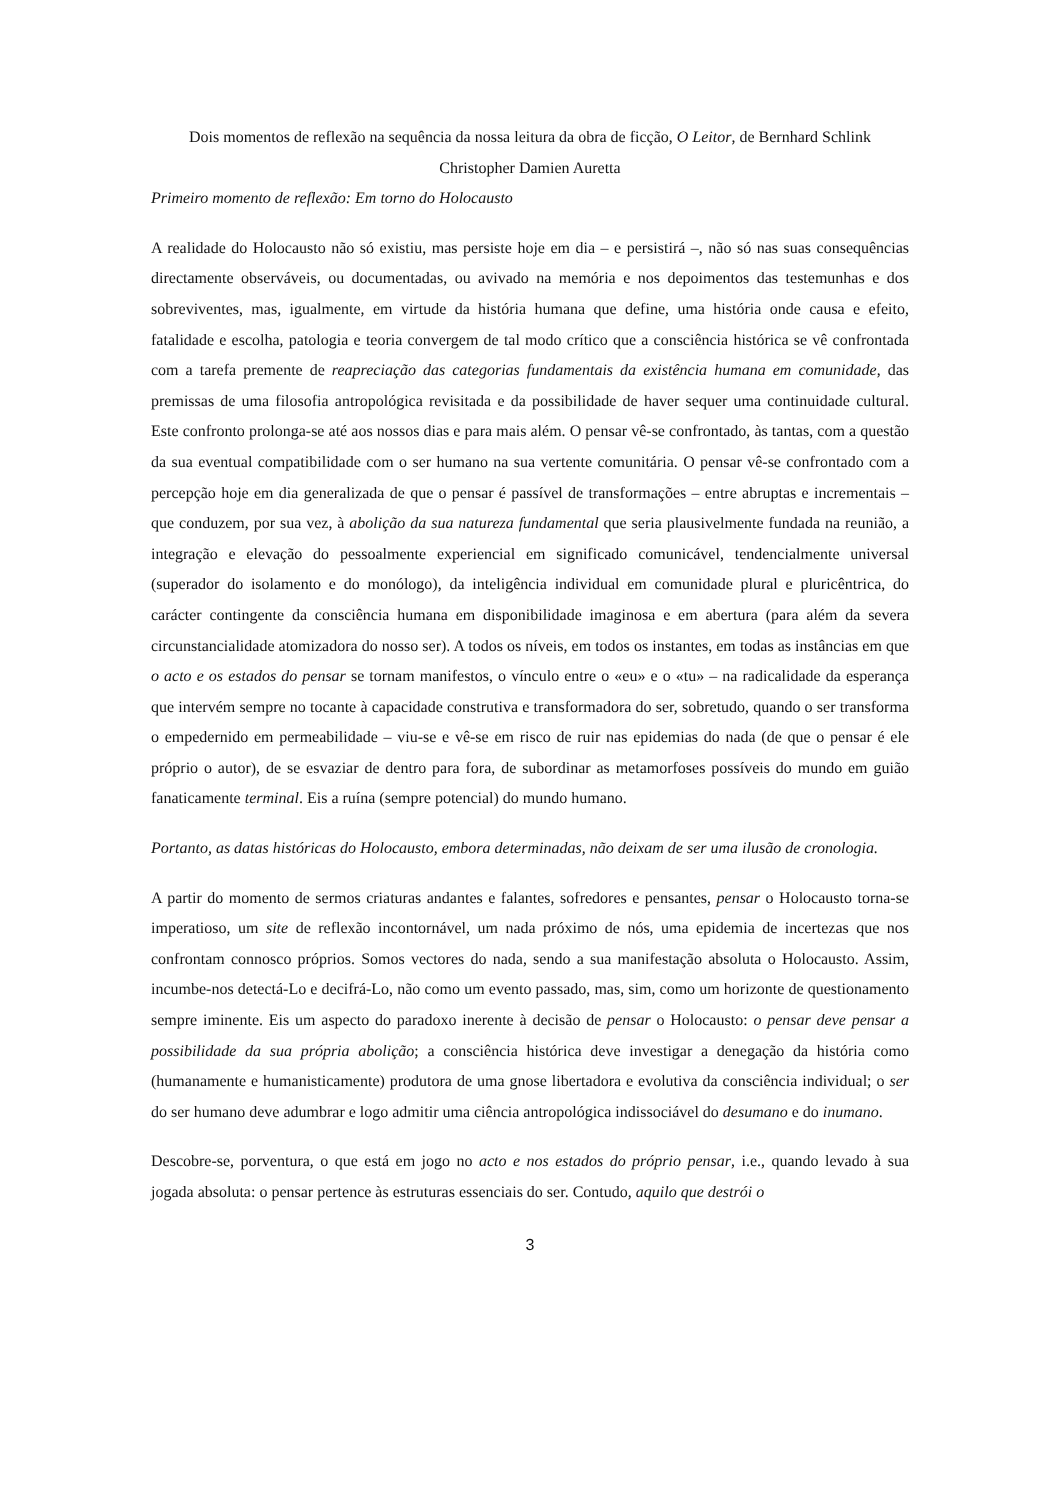Dois momentos de reflexão na sequência da nossa leitura da obra de ficção, O Leitor, de Bernhard Schlink
Christopher Damien Auretta
Primeiro momento de reflexão: Em torno do Holocausto
A realidade do Holocausto não só existiu, mas persiste hoje em dia – e persistirá –, não só nas suas consequências directamente observáveis, ou documentadas, ou avivado na memória e nos depoimentos das testemunhas e dos sobreviventes, mas, igualmente, em virtude da história humana que define, uma história onde causa e efeito, fatalidade e escolha, patologia e teoria convergem de tal modo crítico que a consciência histórica se vê confrontada com a tarefa premente de reapreciação das categorias fundamentais da existência humana em comunidade, das premissas de uma filosofia antropológica revisitada e da possibilidade de haver sequer uma continuidade cultural. Este confronto prolonga-se até aos nossos dias e para mais além. O pensar vê-se confrontado, às tantas, com a questão da sua eventual compatibilidade com o ser humano na sua vertente comunitária. O pensar vê-se confrontado com a percepção hoje em dia generalizada de que o pensar é passível de transformações – entre abruptas e incrementais – que conduzem, por sua vez, à abolição da sua natureza fundamental que seria plausivelmente fundada na reunião, a integração e elevação do pessoalmente experiencial em significado comunicável, tendencialmente universal (superador do isolamento e do monólogo), da inteligência individual em comunidade plural e pluricêntrica, do carácter contingente da consciência humana em disponibilidade imaginosa e em abertura (para além da severa circunstancialidade atomizadora do nosso ser). A todos os níveis, em todos os instantes, em todas as instâncias em que o acto e os estados do pensar se tornam manifestos, o vínculo entre o «eu» e o «tu» – na radicalidade da esperança que intervém sempre no tocante à capacidade construtiva e transformadora do ser, sobretudo, quando o ser transforma o empedernido em permeabilidade – viu-se e vê-se em risco de ruir nas epidemias do nada (de que o pensar é ele próprio o autor), de se esvaziar de dentro para fora, de subordinar as metamorfoses possíveis do mundo em guião fanaticamente terminal. Eis a ruína (sempre potencial) do mundo humano.
Portanto, as datas históricas do Holocausto, embora determinadas, não deixam de ser uma ilusão de cronologia.
A partir do momento de sermos criaturas andantes e falantes, sofredores e pensantes, pensar o Holocausto torna-se imperatioso, um site de reflexão incontornável, um nada próximo de nós, uma epidemia de incertezas que nos confrontam connosco próprios. Somos vectores do nada, sendo a sua manifestação absoluta o Holocausto. Assim, incumbe-nos detectá-Lo e decifrá-Lo, não como um evento passado, mas, sim, como um horizonte de questionamento sempre iminente. Eis um aspecto do paradoxo inerente à decisão de pensar o Holocausto: o pensar deve pensar a possibilidade da sua própria abolição; a consciência histórica deve investigar a denegação da história como (humanamente e humanisticamente) produtora de uma gnose libertadora e evolutiva da consciência individual; o ser do ser humano deve adumbrar e logo admitir uma ciência antropológica indissociável do desumano e do inumano.
Descobre-se, porventura, o que está em jogo no acto e nos estados do próprio pensar, i.e., quando levado à sua jogada absoluta: o pensar pertence às estruturas essenciais do ser. Contudo, aquilo que destrói o
3